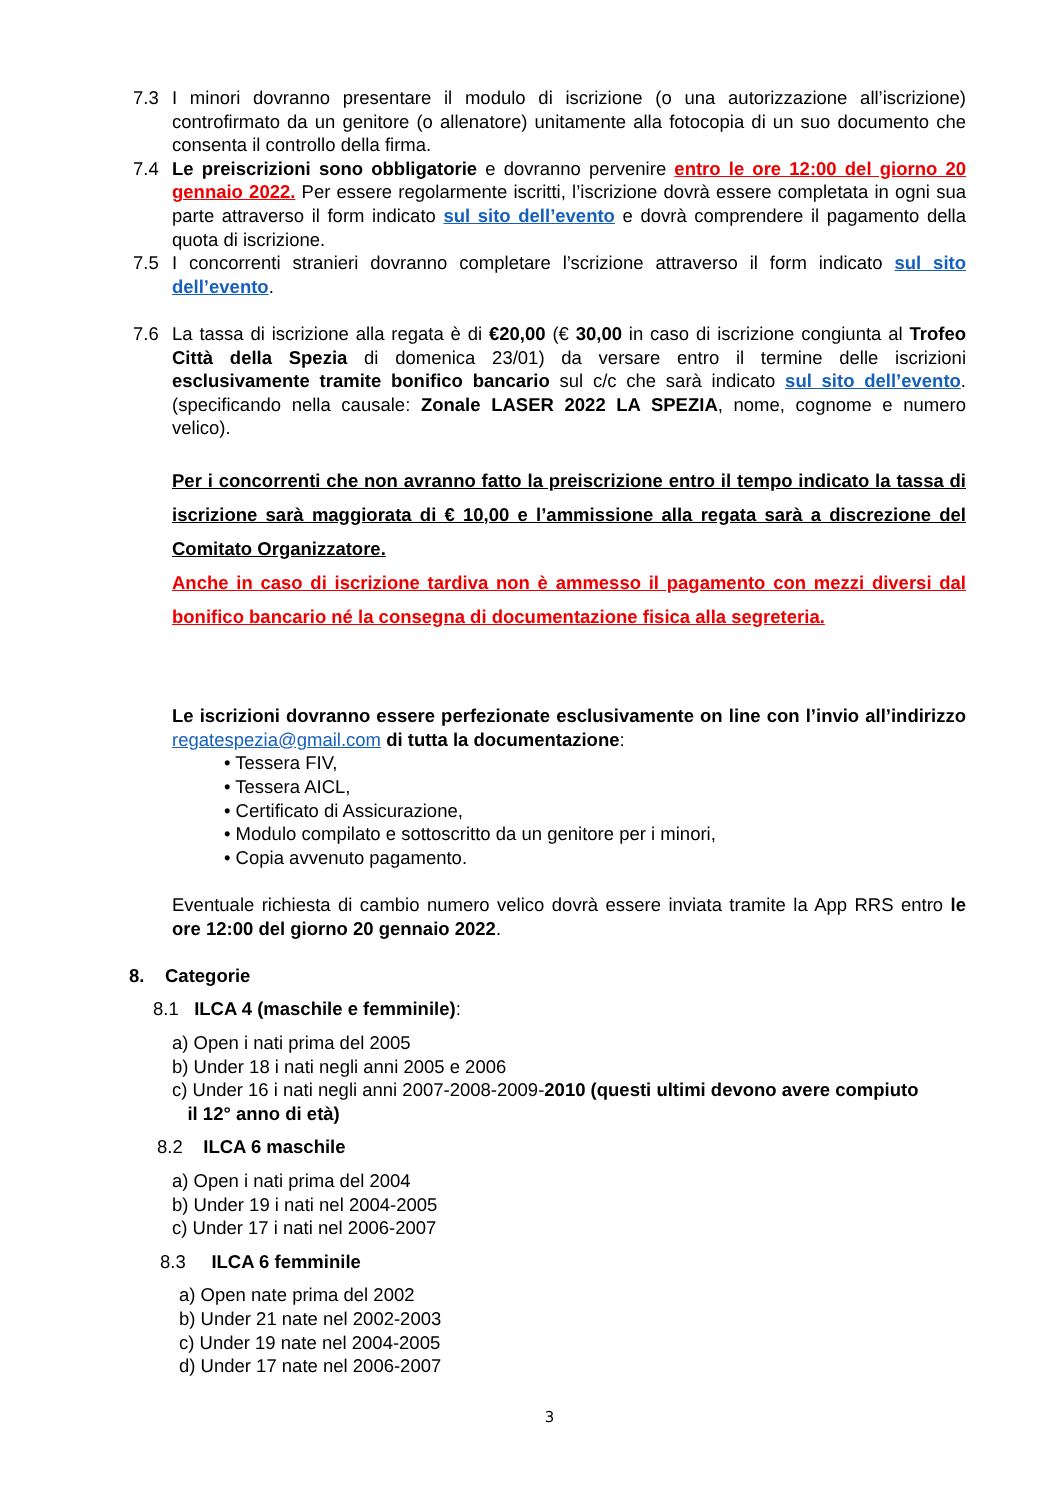7.3 I minori dovranno presentare il modulo di iscrizione (o una autorizzazione all’iscrizione) controfirmato da un genitore (o allenatore) unitamente alla fotocopia di un suo documento che consenta il controllo della firma.
7.4 Le preiscrizioni sono obbligatorie e dovranno pervenire entro le ore 12:00 del giorno 20 gennaio 2022. Per essere regolarmente iscritti, l’iscrizione dovrà essere completata in ogni sua parte attraverso il form indicato sul sito dell’evento e dovrà comprendere il pagamento della quota di iscrizione.
7.5 I concorrenti stranieri dovranno completare l’scrizione attraverso il form indicato sul sito dell’evento.
7.6 La tassa di iscrizione alla regata è di €20,00 (€ 30,00 in caso di iscrizione congiunta al Trofeo Città della Spezia di domenica 23/01) da versare entro il termine delle iscrizioni esclusivamente tramite bonifico bancario sul c/c che sarà indicato sul sito dell’evento. (specificando nella causale: Zonale LASER 2022 LA SPEZIA, nome, cognome e numero velico).
Per i concorrenti che non avranno fatto la preiscrizione entro il tempo indicato la tassa di iscrizione sarà maggiorata di € 10,00 e l’ammissione alla regata sarà a discrezione del Comitato Organizzatore.
Anche in caso di iscrizione tardiva non è ammesso il pagamento con mezzi diversi dal bonifico bancario né la consegna di documentazione fisica alla segreteria.
Le iscrizioni dovranno essere perfezionate esclusivamente on line con l’invio all’indirizzo regatespezia@gmail.com di tutta la documentazione:
• Tessera FIV,
• Tessera AICL,
• Certificato di Assicurazione,
• Modulo compilato e sottoscritto da un genitore per i minori,
• Copia avvenuto pagamento.
Eventuale richiesta di cambio numero velico dovrà essere inviata tramite la App RRS entro le ore 12:00 del giorno 20 gennaio 2022.
8. Categorie
8.1 ILCA 4 (maschile e femminile):
a) Open i nati prima del 2005
b) Under 18 i nati negli anni 2005 e 2006
c) Under 16 i nati negli anni 2007-2008-2009-2010 (questi ultimi devono avere compiuto
il 12° anno di età)
8.2 ILCA 6 maschile
a) Open i nati prima del 2004
b) Under 19 i nati nel 2004-2005
c) Under 17 i nati nel 2006-2007
8.3 ILCA 6 femminile
a) Open nate prima del 2002
b) Under 21 nate nel 2002-2003
c) Under 19 nate nel 2004-2005
d) Under 17 nate nel 2006-2007
3